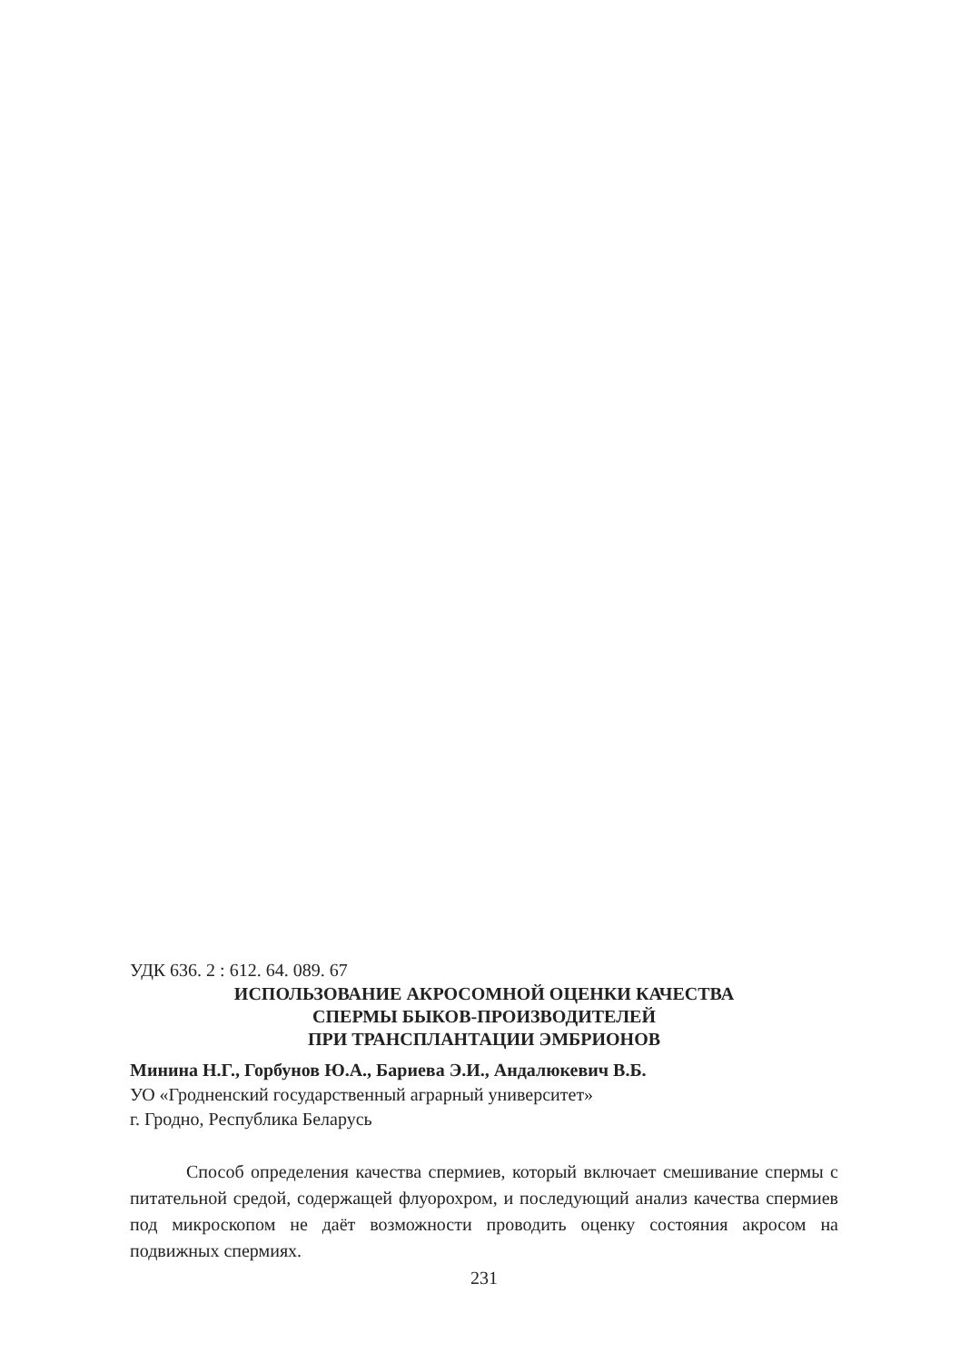УДК 636. 2 : 612. 64. 089. 67
ИСПОЛЬЗОВАНИЕ АКРОСОМНОЙ ОЦЕНКИ КАЧЕСТВА
СПЕРМЫ БЫКОВ-ПРОИЗВОДИТЕЛЕЙ
ПРИ ТРАНСПЛАНТАЦИИ ЭМБРИОНОВ
Минина Н.Г., Горбунов Ю.А., Бариева Э.И., Андалюкевич В.Б.
УО «Гродненский государственный аграрный университет»
г. Гродно, Республика Беларусь
Способ определения качества спермиев, который включает смешивание спермы с питательной средой, содержащей флуорохром, и последующий анализ качества спермиев под микроскопом не даёт возможности проводить оценку состояния акросом на подвижных спермиях.
231